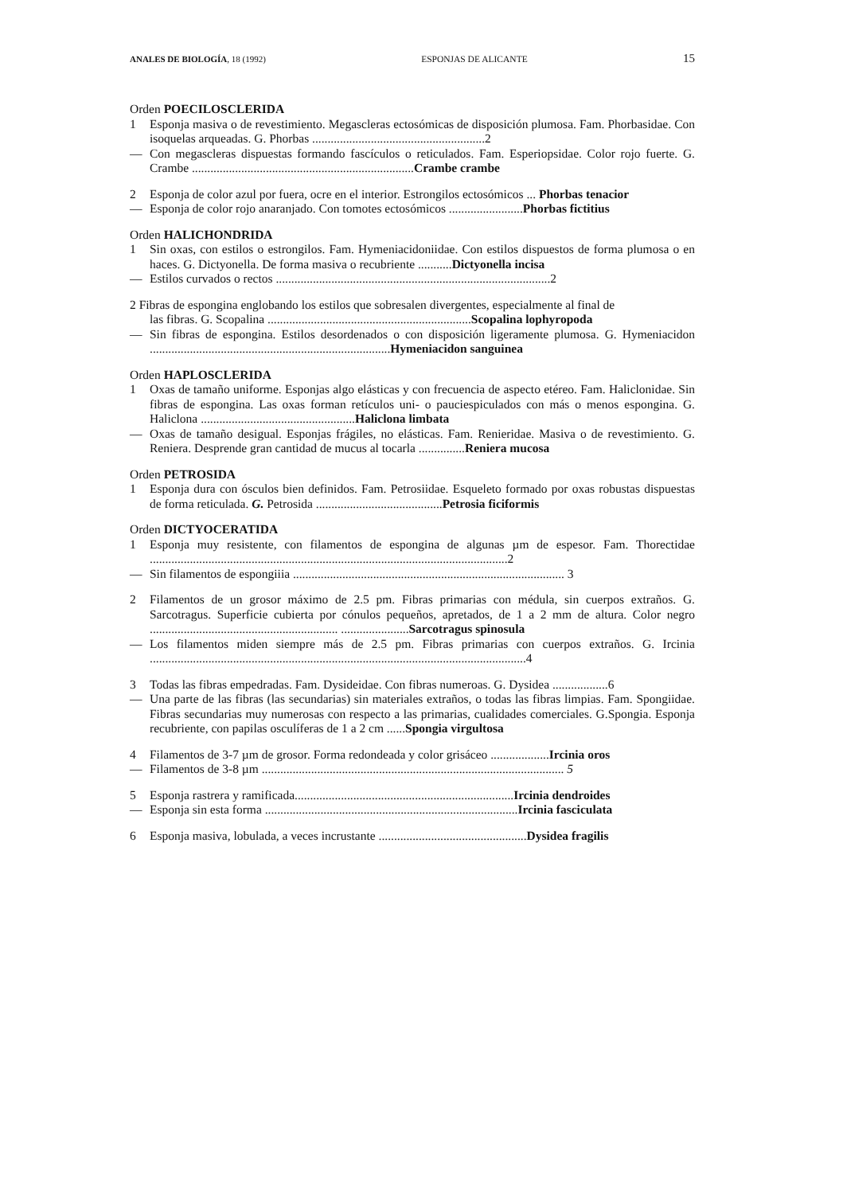ANALES DE BIOLOGÍA, 18 (1992) ESPONJAS DE ALICANTE 15
Orden POECILOSCLERIDA
1 Esponja masiva o de revestimiento. Megascleras ectosómicas de disposición plumosa. Fam. Phorbasidae. Con isoquelas arqueadas. G. Phorbas ........................................................2
— Con megascleras dispuestas formando fascículos o reticulados. Fam. Esperiopsidae. Color rojo fuerte. G. Crambe ........................................................................Crambe crambe
2 Esponja de color azul por fuera, ocre en el interior. Estrongilos ectosómicos ... Phorbas tenacior
— Esponja de color rojo anaranjado. Con tomotes ectosómicos ........................Phorbas fictitius
Orden HALICHONDRIDA
1 Sin oxas, con estilos o estrongilos. Fam. Hymeniacidoniidae. Con estilos dispuestos de forma plumosa o en haces. G. Dictyonella. De forma masiva o recubriente ...........Dictyonella incisa
— Estilos curvados o rectos .........................................................................................2
2 Fibras de espongina englobando los estilos que sobresalen divergentes, especialmente al final de
las fibras. G. Scopalina ..................................................................Scopalina lophyropoda
— Sin fibras de espongina. Estilos desordenados o con disposición ligeramente plumosa. G. Hymeniacidon ..............................................................................Hymeniacidon sanguinea
Orden HAPLOSCLERIDA
1 Oxas de tamaño uniforme. Esponjas algo elásticas y con frecuencia de aspecto etéreo. Fam. Haliclonidae. Sin fibras de espongina. Las oxas forman retículos uni- o pauciespiculados con más o menos espongina. G. Haliclona ..................................................Haliclona limbata
— Oxas de tamaño desigual. Esponjas frágiles, no elásticas. Fam. Renieridae. Masiva o de revestimiento. G. Reniera. Desprende gran cantidad de mucus al tocarla ...............Reniera mucosa
Orden PETROSIDA
1 Esponja dura con ósculos bien definidos. Fam. Petrosiidae. Esqueleto formado por oxas robustas dispuestas de forma reticulada. G. Petrosida .........................................Petrosia ficiformis
Orden DICTYOCERATIDA
1 Esponja muy resistente, con filamentos de espongina de algunas µm de espesor. Fam. Thorectidae ....................................................................................................................2
— Sin filamentos de espongiiia ........................................................................................ 3
2 Filamentos de un grosor máximo de 2.5 pm. Fibras primarias con médula, sin cuerpos extraños. G. Sarcotragus. Superficie cubierta por cónulos pequeños, apretados, de 1 a 2 mm de altura. Color negro ............................................................. ......................Sarcotragus spinosula
— Los filamentos miden siempre más de 2.5 pm. Fibras primarias con cuerpos extraños. G. Ircinia ..........................................................................................................................4
3 Todas las fibras empedradas. Fam. Dysideidae. Con fibras numeroas. G. Dysidea ..................6
— Una parte de las fibras (las secundarias) sin materiales extraños, o todas las fibras limpias. Fam. Spongiidae. Fibras secundarias muy numerosas con respecto a las primarias, cualidades comerciales. G.Spongia. Esponja recubriente, con papilas osculíferas de 1 a 2 cm ......Spongia virgultosa
4 Filamentos de 3-7 µm de grosor. Forma redondeada y color grisáceo ...................Ircinia oros
— Filamentos de 3-8 µm .................................................................................................. 5
5 Esponja rastrera y ramificada.......................................................................Ircinia dendroides
— Esponja sin esta forma ..................................................................................Ircinia fasciculata
6 Esponja masiva, lobulada, a veces incrustante ................................................Dysidea fragilis